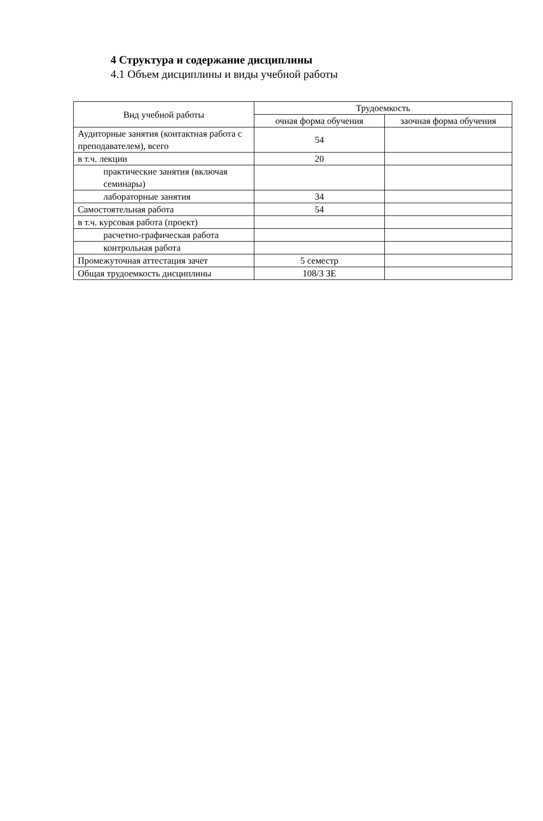4 Структура и содержание дисциплины
4.1 Объем дисциплины и виды учебной работы
| Вид учебной работы | Трудоемкость | |
| --- | --- | --- |
| | очная форма обучения | заочная форма обучения |
| Аудиторные занятия (контактная работа с преподавателем), всего | 54 | |
| в т.ч. лекции | 20 | |
| практические занятия (включая семинары) | | |
| лабораторные занятия | 34 | |
| Самостоятельная работа | 54 | |
| в т.ч. курсовая работа (проект) | | |
| расчетно-графическая работа | | |
| контрольная работа | | |
| Промежуточная аттестация зачет | 5 семестр | |
| Общая трудоемкость дисциплины | 108/3 ЗЕ | |